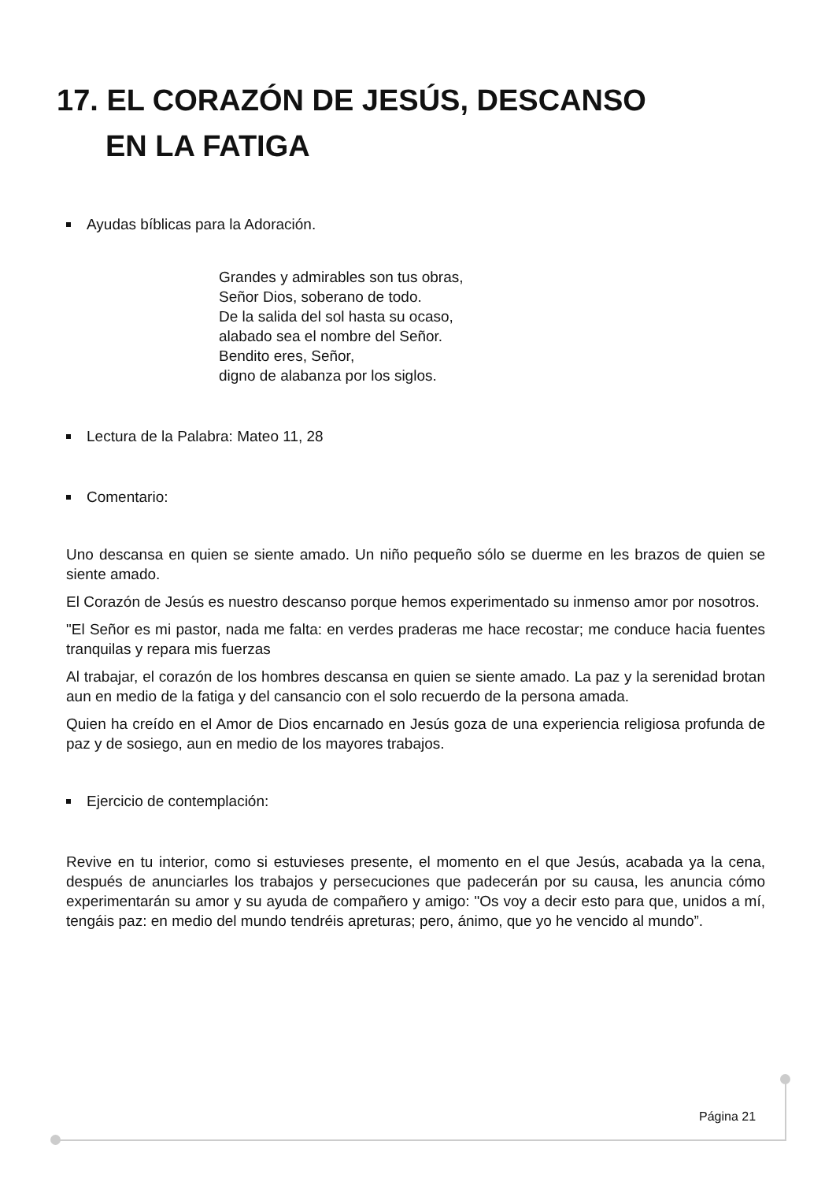17. EL CORAZÓN DE JESÚS, DESCANSO
EN LA FATIGA
Ayudas bíblicas para la Adoración.
Grandes y admirables son tus obras,
Señor Dios, soberano de todo.
De la salida del sol hasta su ocaso,
alabado sea el nombre del Señor.
Bendito eres, Señor,
digno de alabanza por los siglos.
Lectura de la Palabra: Mateo 11, 28
Comentario:
Uno descansa en quien se siente amado. Un niño pequeño sólo se duerme en les brazos de quien se siente amado.
El Corazón de Jesús es nuestro descanso porque hemos experimentado su inmenso amor por nosotros.
"El Señor es mi pastor, nada me falta: en verdes praderas me hace recostar; me conduce hacia fuentes tranquilas y repara mis fuerzas
Al trabajar, el corazón de los hombres descansa en quien se siente amado. La paz y la serenidad brotan aun en medio de la fatiga y del cansancio con el solo recuerdo de la persona amada.
Quien ha creído en el Amor de Dios encarnado en Jesús goza de una experiencia religiosa profunda de paz y de sosiego, aun en medio de los mayores trabajos.
Ejercicio de contemplación:
Revive en tu interior, como si estuvieses presente, el momento en el que Jesús, acabada ya la cena, después de anunciarles los trabajos y persecuciones que padecerán por su causa, les anuncia cómo experimentarán su amor y su ayuda de compañero y amigo: "Os voy a decir esto para que, unidos a mí, tengáis paz: en medio del mundo tendréis apreturas; pero, ánimo, que yo he vencido al mundo”.
Página 21